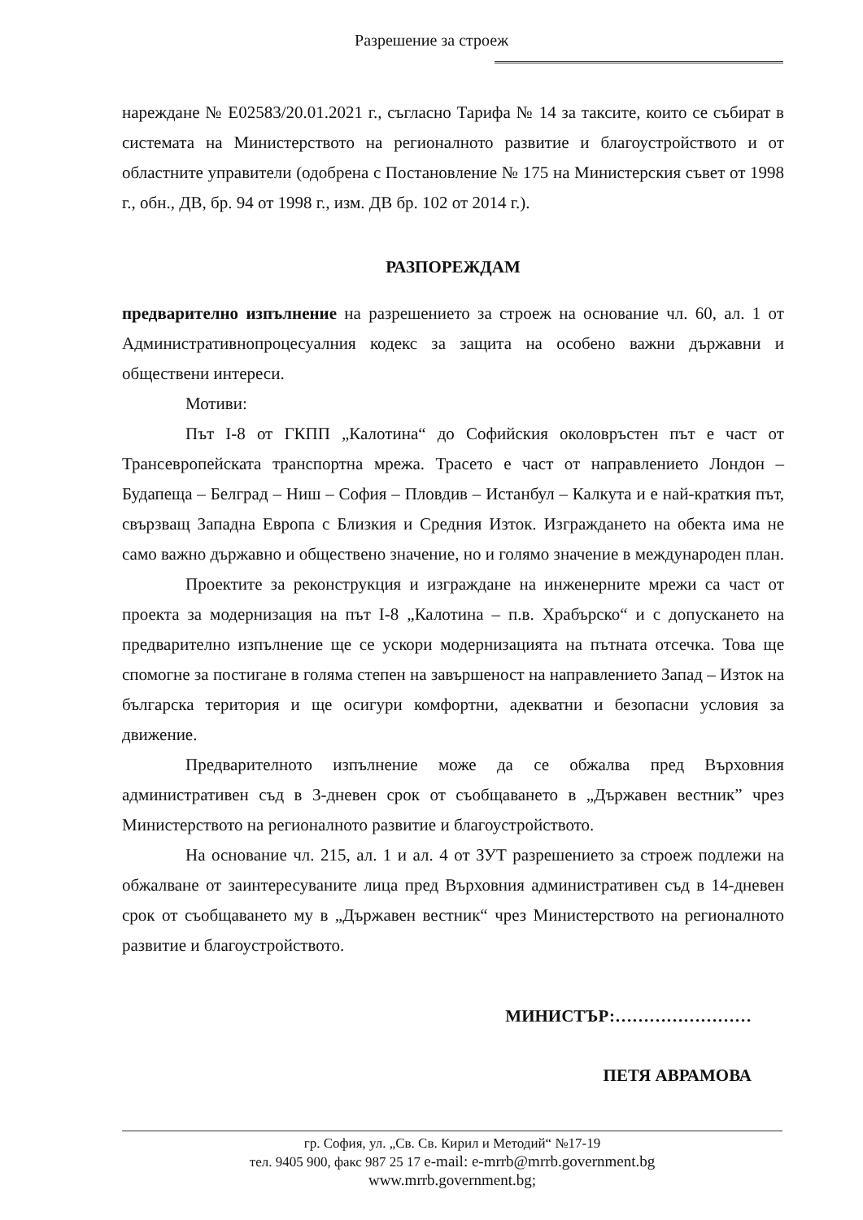Разрешение за строеж
нареждане № Е02583/20.01.2021 г., съгласно Тарифа № 14 за таксите, които се събират в системата на Министерството на регионалното развитие и благоустройството и от областните управители (одобрена с Постановление № 175 на Министерския съвет от 1998 г., обн., ДВ, бр. 94 от 1998 г., изм. ДВ бр. 102 от 2014 г.).
РАЗПОРЕЖДАМ
предварително изпълнение на разрешението за строеж на основание чл. 60, ал. 1 от Административнопроцесуалния кодекс за защита на особено важни държавни и обществени интереси.
Мотиви:
Път І-8 от ГКПП „Калотина“ до Софийския околовръстен път е част от Трансевропейската транспортна мрежа. Трасето е част от направлението Лондон – Будапеща – Белград – Ниш – София – Пловдив – Истанбул – Калкута и е най-краткия път, свързващ Западна Европа с Близкия и Средния Изток. Изграждането на обекта има не само важно държавно и обществено значение, но и голямо значение в международен план.
Проектите за реконструкция и изграждане на инженерните мрежи са част от проекта за модернизация на път І-8 „Калотина – п.в. Храбърско“ и с допускането на предварително изпълнение ще се ускори модернизацията на пътната отсечка. Това ще спомогне за постигане в голяма степен на завършеност на направлението Запад – Изток на българска територия и ще осигури комфортни, адекватни и безопасни условия за движение.
Предварителното изпълнение може да се обжалва пред Върховния административен съд в 3-дневен срок от съобщаването в „Държавен вестник” чрез Министерството на регионалното развитие и благоустройството.
На основание чл. 215, ал. 1 и ал. 4 от ЗУТ разрешението за строеж подлежи на обжалване от заинтересуваните лица пред Върховния административен съд в 14-дневен срок от съобщаването му в „Държавен вестник“ чрез Министерството на регионалното развитие и благоустройството.
МИНИСТЪР:……………………
ПЕТЯ АВРАМОВА
гр. София, ул. „Св. Св. Кирил и Методий“ №17-19
тел. 9405 900, факс 987 25 17 e-mail: e-mrrb@mrrb.government.bg
www.mrrb.government.bg;